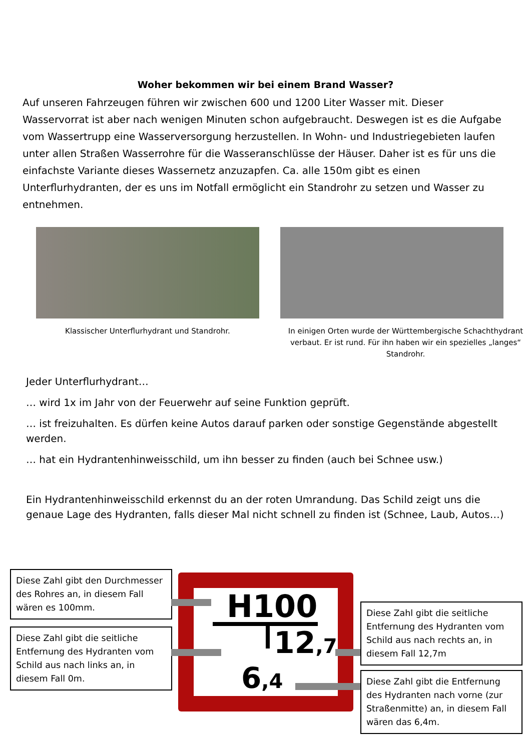Woher bekommen wir bei einem Brand Wasser?
Auf unseren Fahrzeugen führen wir zwischen 600 und 1200 Liter Wasser mit. Dieser Wasservorrat ist aber nach wenigen Minuten schon aufgebraucht. Deswegen ist es die Aufgabe vom Wassertrupp eine Wasserversorgung herzustellen. In Wohn- und Industriegebieten laufen unter allen Straßen Wasserrohre für die Wasseranschlüsse der Häuser. Daher ist es für uns die einfachste Variante dieses Wassernetz anzuzapfen. Ca. alle 150m gibt es einen Unterflurhydranten, der es uns im Notfall ermöglicht ein Standrohr zu setzen und Wasser zu entnehmen.
Klassischer Unterflurhydrant und Standrohr.
In einigen Orten wurde der Württembergische Schachthydrant verbaut. Er ist rund. Für ihn haben wir ein spezielles „langes“ Standrohr.
Jeder Unterflurhydrant…
… wird 1x im Jahr von der Feuerwehr auf seine Funktion geprüft.
… ist freizuhalten. Es dürfen keine Autos darauf parken oder sonstige Gegenstände abgestellt werden.
… hat ein Hydrantenhinweisschild, um ihn besser zu finden (auch bei Schnee usw.)
Ein Hydrantenhinweisschild erkennst du an der roten Umrandung. Das Schild zeigt uns die genaue Lage des Hydranten, falls dieser Mal nicht schnell zu finden ist (Schnee, Laub, Autos…)
Diese Zahl gibt den Durchmesser des Rohres an, in diesem Fall wären es 100mm.
Diese Zahl gibt die seitliche Entfernung des Hydranten vom Schild aus nach links an, in diesem Fall 0m.
H100
12,7
6,4
Diese Zahl gibt die seitliche Entfernung des Hydranten vom Schild aus nach rechts an, in diesem Fall 12,7m
Diese Zahl gibt die Entfernung des Hydranten nach vorne (zur Straßenmitte) an, in diesem Fall wären das 6,4m.